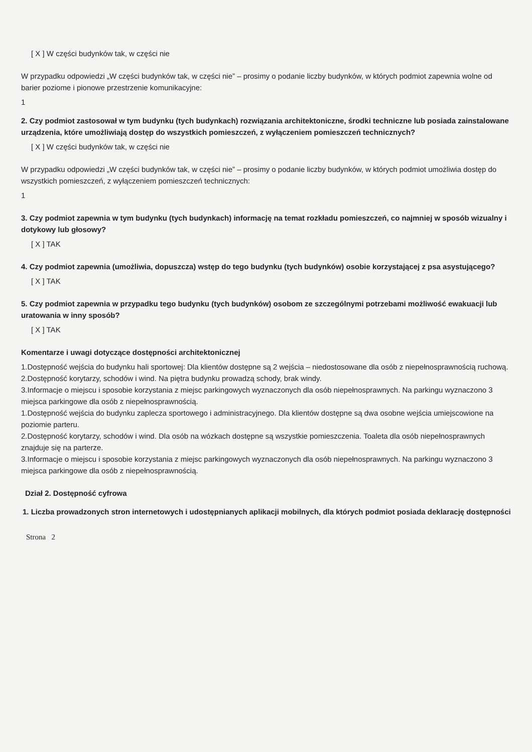[ X ] W części budynków tak, w części nie
W przypadku odpowiedzi „W części budynków tak, w części nie” – prosimy o podanie liczby budynków, w których podmiot zapewnia wolne od barier poziome i pionowe przestrzenie komunikacyjne:
1
2. Czy podmiot zastosował w tym budynku (tych budynkach) rozwiązania architektoniczne, środki techniczne lub posiada zainstalowane urządzenia, które umożliwiają dostęp do wszystkich pomieszczeń, z wyłączeniem pomieszczeń technicznych?
[ X ] W części budynków tak, w części nie
W przypadku odpowiedzi „W części budynków tak, w części nie” – prosimy o podanie liczby budynków, w których podmiot umożliwia dostęp do wszystkich pomieszczeń, z wyłączeniem pomieszczeń technicznych:
1
3. Czy podmiot zapewnia w tym budynku (tych budynkach) informację na temat rozkładu pomieszczeń, co najmniej w sposób wizualny i dotykowy lub głosowy?
[ X ] TAK
4. Czy podmiot zapewnia (umożliwia, dopuszcza) wstęp do tego budynku (tych budynków) osobie korzystającej z psa asystującego?
[ X ] TAK
5. Czy podmiot zapewnia w przypadku tego budynku (tych budynków) osobom ze szczególnymi potrzebami możliwość ewakuacji lub uratowania w inny sposób?
[ X ] TAK
Komentarze i uwagi dotyczące dostępności architektonicznej
1.Dostępność wejścia do budynku hali sportowej: Dla klientów dostępne są 2 wejścia – niedostosowane dla osób z niepełnosprawnością ruchową.
2.Dostępność korytarzy, schodów i wind. Na piętra budynku prowadzą schody, brak windy.
3.Informacje o miejscu i sposobie korzystania z miejsc parkingowych wyznaczonych dla osób niepełnosprawnych. Na parkingu wyznaczono 3 miejsca parkingowe dla osób z niepełnosprawnością.
1.Dostępność wejścia do budynku zaplecza sportowego i administracyjnego. Dla klientów dostępne są dwa osobne wejścia umiejscowione na poziomie parteru.
2.Dostępność korytarzy, schodów i wind. Dla osób na wózkach dostępne są wszystkie pomieszczenia. Toaleta dla osób niepełnosprawnych znajduje się na parterze.
3.Informacje o miejscu i sposobie korzystania z miejsc parkingowych wyznaczonych dla osób niepełnosprawnych. Na parkingu wyznaczono 3 miejsca parkingowe dla osób z niepełnosprawnością.
Dział 2. Dostępność cyfrowa
1. Liczba prowadzonych stron internetowych i udostępnianych aplikacji mobilnych, dla których podmiot posiada deklarację dostępności
Strona 2